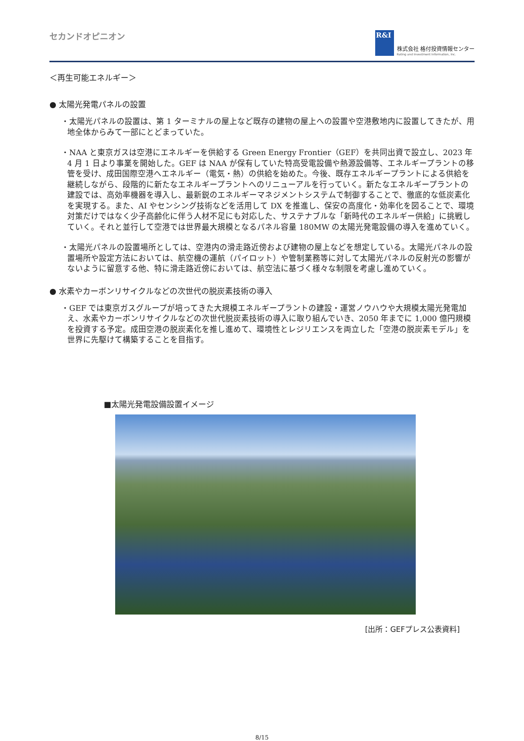セカンドオピニオン
R&I
株式会社 格付投資情報センター
Rating and Investment Information, Inc.
＜再生可能エネルギー＞
● 太陽光発電パネルの設置
・太陽光パネルの設置は、第 1 ターミナルの屋上など既存の建物の屋上への設置や空港敷地内に設置してきたが、用地全体からみて一部にとどまっていた。
・NAA と東京ガスは空港にエネルギーを供給する Green Energy Frontier（GEF）を共同出資で設立し、2023 年 4 月 1 日より事業を開始した。GEF は NAA が保有していた特高受電設備や熱源設備等、エネルギープラントの移管を受け、成田国際空港へエネルギー（電気・熱）の供給を始めた。今後、既存エネルギープラントによる供給を継続しながら、段階的に新たなエネルギープラントへのリニューアルを行っていく。新たなエネルギープラントの建設では、高効率機器を導入し、最新鋭のエネルギーマネジメントシステムで制御することで、徹底的な低炭素化を実現する。また、AI やセンシング技術などを活用して DX を推進し、保安の高度化・効率化を図ることで、環境対策だけではなく少子高齢化に伴う人材不足にも対応した、サステナブルな「新時代のエネルギー供給」に挑戦していく。それと並行して空港では世界最大規模となるパネル容量 180MW の太陽光発電設備の導入を進めていく。
・太陽光パネルの設置場所としては、空港内の滑走路近傍および建物の屋上などを想定している。太陽光パネルの設置場所や設定方法においては、航空機の運航（パイロット）や管制業務等に対して太陽光パネルの反射光の影響がないように留意する他、特に滑走路近傍においては、航空法に基づく様々な制限を考慮し進めていく。
● 水素やカーボンリサイクルなどの次世代の脱炭素技術の導入
・GEF では東京ガスグループが培ってきた大規模エネルギープラントの建設・運営ノウハウや大規模太陽光発電加え、水素やカーボンリサイクルなどの次世代脱炭素技術の導入に取り組んでいき、2050 年までに 1,000 億円規模を投資する予定。成田空港の脱炭素化を推し進めて、環境性とレジリエンスを両立した「空港の脱炭素モデル」を世界に先駆けて構築することを目指す。
■太陽光発電設備設置イメージ
[出所：GEFプレス公表資料]
8/15